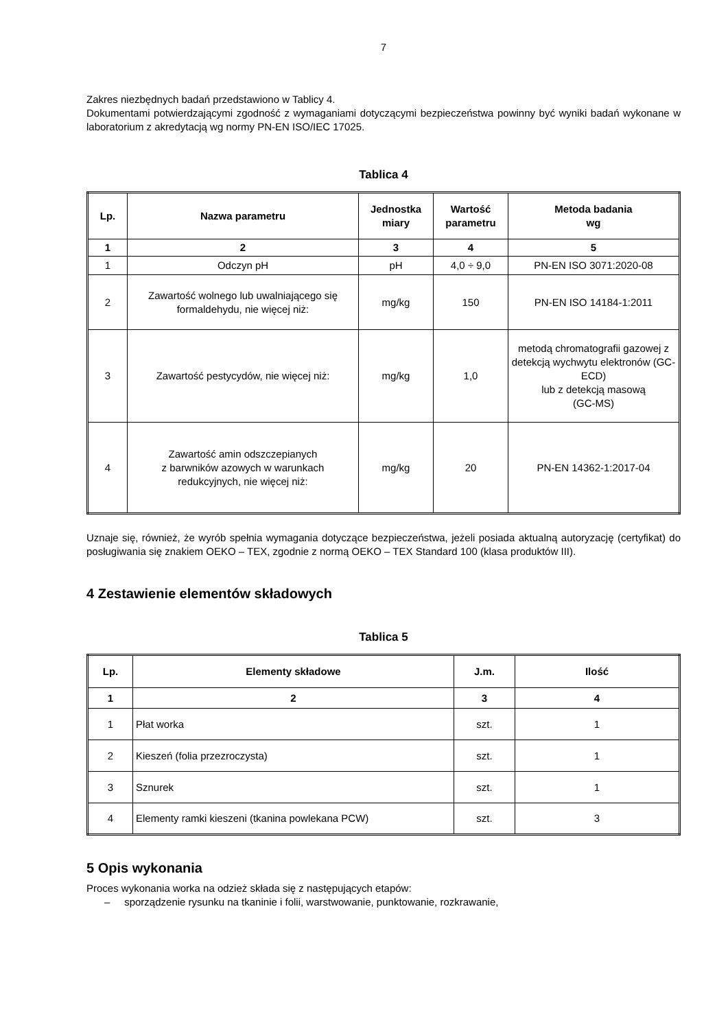7
Zakres niezbędnych badań przedstawiono w Tablicy 4.
Dokumentami potwierdzającymi zgodność z wymaganiami dotyczącymi bezpieczeństwa powinny być wyniki badań wykonane w laboratorium z akredytacją wg normy PN-EN ISO/IEC 17025.
Tablica 4
| Lp. | Nazwa parametru | Jednostka miary | Wartość parametru | Metoda badania wg |
| --- | --- | --- | --- | --- |
| 1 | 2 | 3 | 4 | 5 |
| 1 | Odczyn pH | pH | 4,0 ÷ 9,0 | PN-EN ISO 3071:2020-08 |
| 2 | Zawartość wolnego lub uwalniającego się formaldehydu, nie więcej niż: | mg/kg | 150 | PN-EN ISO 14184-1:2011 |
| 3 | Zawartość pestycydów, nie więcej niż: | mg/kg | 1,0 | metodą chromatografii gazowej z detekcją wychwytu elektronów (GC-ECD) lub z detekcją masową (GC-MS) |
| 4 | Zawartość amin odszczepianych z barwników azowych w warunkach redukcyjnych, nie więcej niż: | mg/kg | 20 | PN-EN 14362-1:2017-04 |
Uznaje się, również, że wyrób spełnia wymagania dotyczące bezpieczeństwa, jeżeli posiada aktualną autoryzację (certyfikat) do posługiwania się znakiem OEKO – TEX, zgodnie z normą OEKO – TEX Standard 100 (klasa produktów III).
4 Zestawienie elementów składowych
Tablica 5
| Lp. | Elementy składowe | J.m. | Ilość |
| --- | --- | --- | --- |
| 1 | 2 | 3 | 4 |
| 1 | Płat worka | szt. | 1 |
| 2 | Kieszeń (folia przezroczysta) | szt. | 1 |
| 3 | Sznurek | szt. | 1 |
| 4 | Elementy ramki kieszeni (tkanina powlekana PCW) | szt. | 3 |
5 Opis wykonania
Proces wykonania worka na odzież składa się z następujących etapów:
– sporządzenie rysunku na tkaninie i folii, warstwowanie, punktowanie, rozkrawanie,